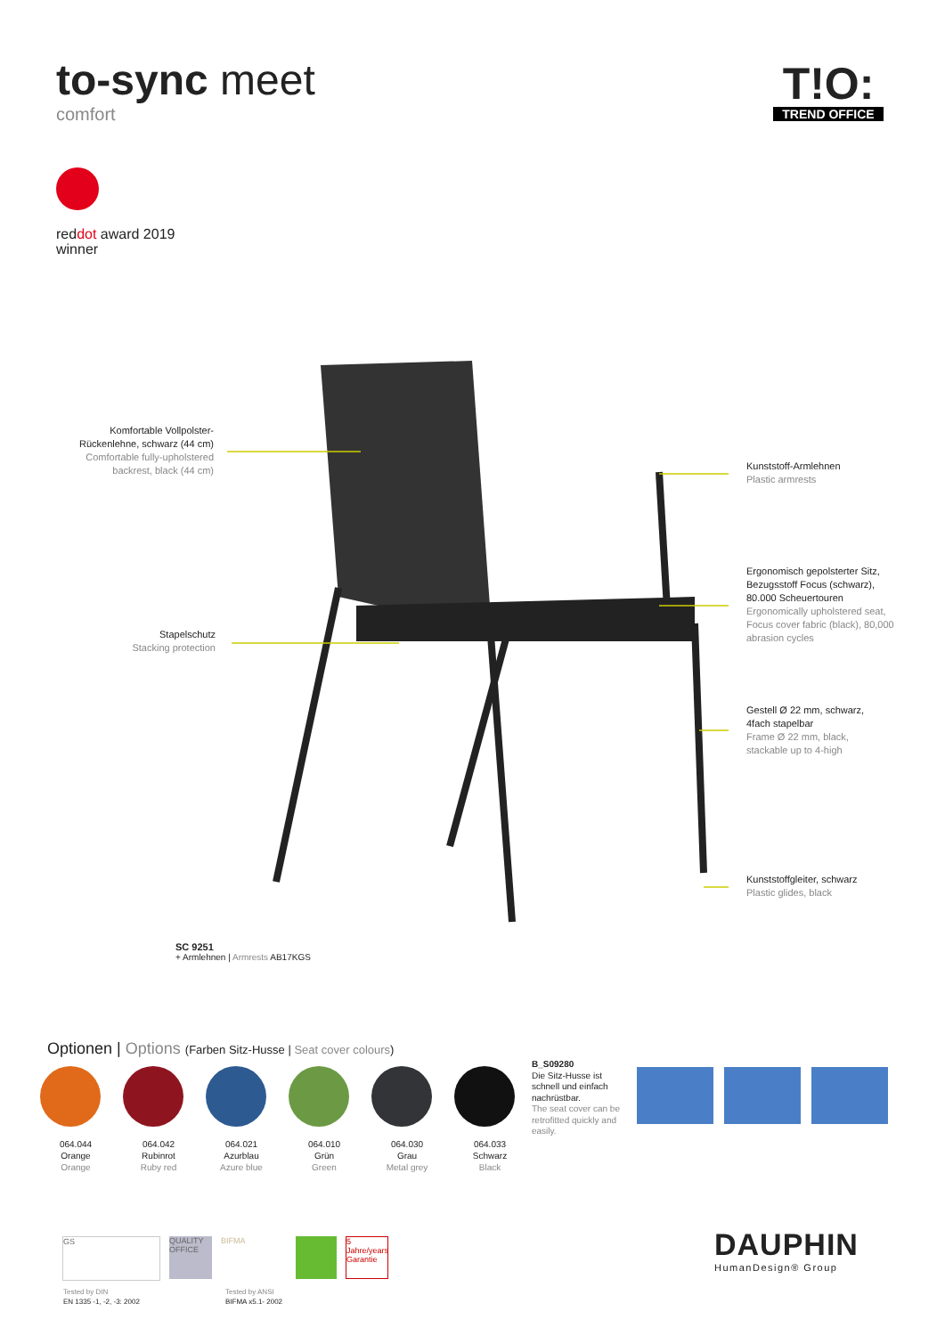to-sync meet
comfort
T!O:
TREND OFFICE
reddot award 2019
winner
Komfortable Vollpolster-Rückenlehne, schwarz (44 cm)
Comfortable fully-upholstered backrest, black (44 cm)
Stapelschutz
Stacking protection
Kunststoff-Armlehnen
Plastic armrests
Ergonomisch gepolsterter Sitz, Bezugsstoff Focus (schwarz), 80.000 Scheuertouren
Ergonomically upholstered seat, Focus cover fabric (black), 80,000 abrasion cycles
Gestell Ø 22 mm, schwarz, 4fach stapelbar
Frame Ø 22 mm, black, stackable up to 4-high
Kunststoffgleiter, schwarz
Plastic glides, black
SC 9251
+ Armlehnen | Armrests AB17KGS
Optionen | Options (Farben Sitz-Husse | Seat cover colours)
064.044
Orange
Orange
064.042
Rubinrot
Ruby red
064.021
Azurblau
Azure blue
064.010
Grün
Green
064.030
Grau
Metal grey
064.033
Schwarz
Black
B_S09280
Die Sitz-Husse ist schnell und einfach nachrüstbar.
The seat cover can be retrofitted quickly and easily.
GS QUALITY OFFICE
BIFMA
5 Jahre/years Garantie
Tested by DIN
EN 1335 -1, -2, -3: 2002
Tested by ANSI
BIFMA x5.1- 2002
DAUPHIN
HumanDesign® Group